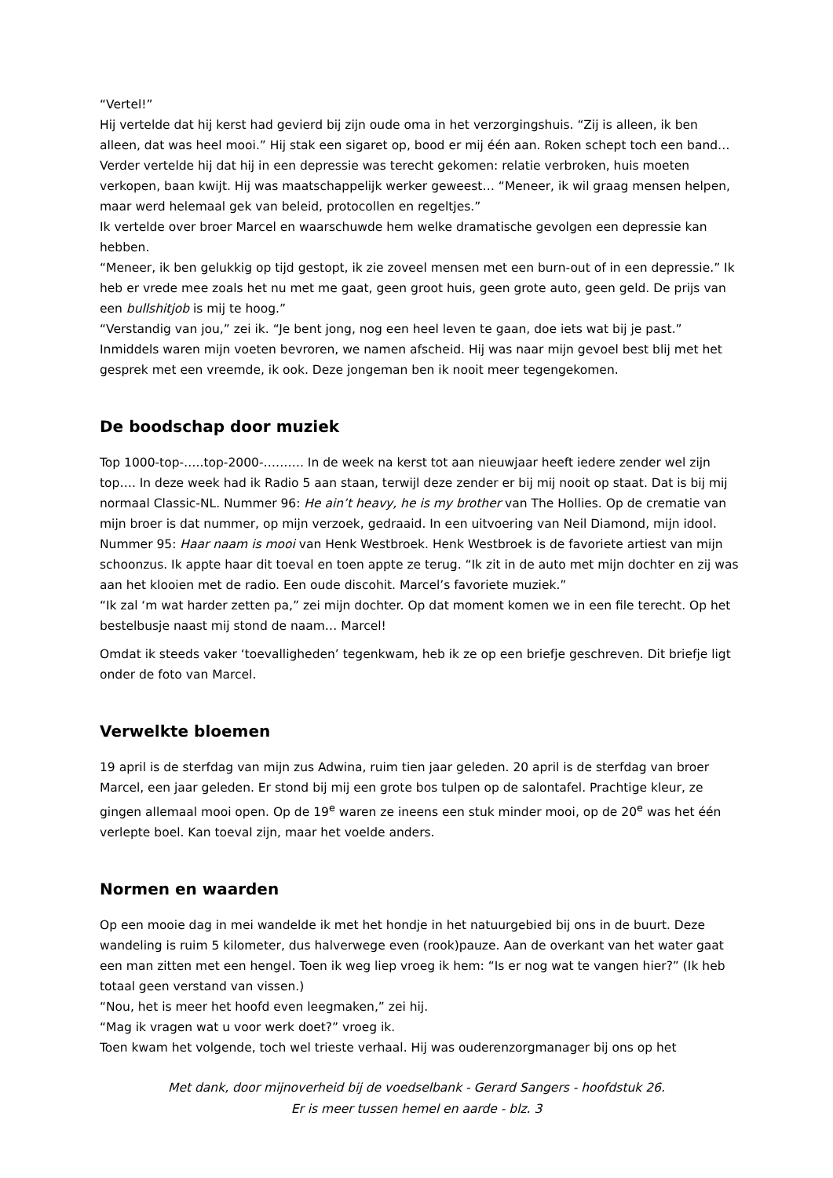“Vertel!”
Hij vertelde dat hij kerst had gevierd bij zijn oude oma in het verzorgingshuis. “Zij is alleen, ik ben alleen, dat was heel mooi.” Hij stak een sigaret op, bood er mij één aan. Roken schept toch een band… Verder vertelde hij dat hij in een depressie was terecht gekomen: relatie verbroken, huis moeten verkopen, baan kwijt. Hij was maatschappelijk werker geweest… “Meneer, ik wil graag mensen helpen, maar werd helemaal gek van beleid, protocollen en regeltjes.”
Ik vertelde over broer Marcel en waarschuwde hem welke dramatische gevolgen een depressie kan hebben.
“Meneer, ik ben gelukkig op tijd gestopt, ik zie zoveel mensen met een burn-out of in een depressie.” Ik heb er vrede mee zoals het nu met me gaat, geen groot huis, geen grote auto, geen geld. De prijs van een bullshitjob is mij te hoog.”
“Verstandig van jou,” zei ik. “Je bent jong, nog een heel leven te gaan, doe iets wat bij je past.”
Inmiddels waren mijn voeten bevroren, we namen afscheid. Hij was naar mijn gevoel best blij met het gesprek met een vreemde, ik ook. Deze jongeman ben ik nooit meer tegengekomen.
De boodschap door muziek
Top 1000-top-…..top-2000-………. In de week na kerst tot aan nieuwjaar heeft iedere zender wel zijn top…. In deze week had ik Radio 5 aan staan, terwijl deze zender er bij mij nooit op staat. Dat is bij mij normaal Classic-NL. Nummer 96: He ain’t heavy, he is my brother van The Hollies. Op de crematie van mijn broer is dat nummer, op mijn verzoek, gedraaid. In een uitvoering van Neil Diamond, mijn idool. Nummer 95: Haar naam is mooi van Henk Westbroek. Henk Westbroek is de favoriete artiest van mijn schoonzus. Ik appte haar dit toeval en toen appte ze terug. “Ik zit in de auto met mijn dochter en zij was aan het klooien met de radio. Een oude discohit. Marcel’s favoriete muziek.”
“Ik zal ‘m wat harder zetten pa,” zei mijn dochter. Op dat moment komen we in een file terecht. Op het bestelbusje naast mij stond de naam… Marcel!
Omdat ik steeds vaker ‘toevalligheden’ tegenkwam, heb ik ze op een briefje geschreven. Dit briefje ligt onder de foto van Marcel.
Verwelkte bloemen
19 april is de sterfdag van mijn zus Adwina, ruim tien jaar geleden. 20 april is de sterfdag van broer Marcel, een jaar geleden. Er stond bij mij een grote bos tulpen op de salontafel. Prachtige kleur, ze gingen allemaal mooi open. Op de 19<sup>e</sup> waren ze ineens een stuk minder mooi, op de 20<sup>e</sup> was het één verlepte boel. Kan toeval zijn, maar het voelde anders.
Normen en waarden
Op een mooie dag in mei wandelde ik met het hondje in het natuurgebied bij ons in de buurt. Deze wandeling is ruim 5 kilometer, dus halverwege even (rook)pauze. Aan de overkant van het water gaat een man zitten met een hengel. Toen ik weg liep vroeg ik hem: “Is er nog wat te vangen hier?” (Ik heb totaal geen verstand van vissen.)
“Nou, het is meer het hoofd even leegmaken,” zei hij.
“Mag ik vragen wat u voor werk doet?” vroeg ik.
Toen kwam het volgende, toch wel trieste verhaal. Hij was ouderenzorgmanager bij ons op het
Met dank, door mijnoverheid bij de voedselbank - Gerard Sangers - hoofdstuk 26.
Er is meer tussen hemel en aarde - blz. 3